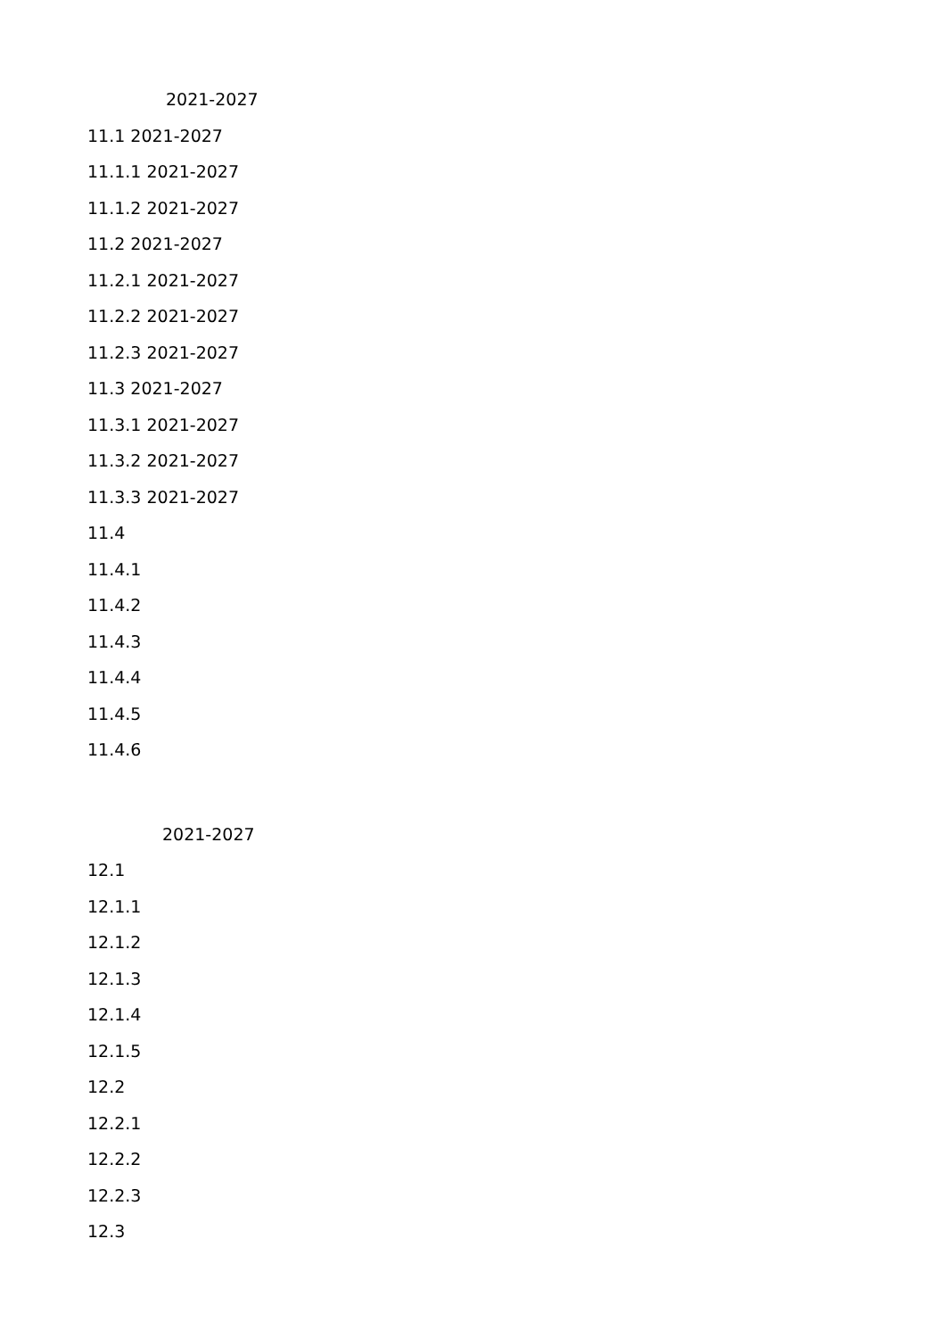2021-2027
11.1 2021-2027
11.1.1 2021-2027
11.1.2 2021-2027
11.2 2021-2027
11.2.1 2021-2027
11.2.2 2021-2027
11.2.3 2021-2027
11.3 2021-2027
11.3.1 2021-2027
11.3.2 2021-2027
11.3.3 2021-2027
11.4
11.4.1
11.4.2
11.4.3
11.4.4
11.4.5
11.4.6
2021-2027
12.1
12.1.1
12.1.2
12.1.3
12.1.4
12.1.5
12.2
12.2.1
12.2.2
12.2.3
12.3